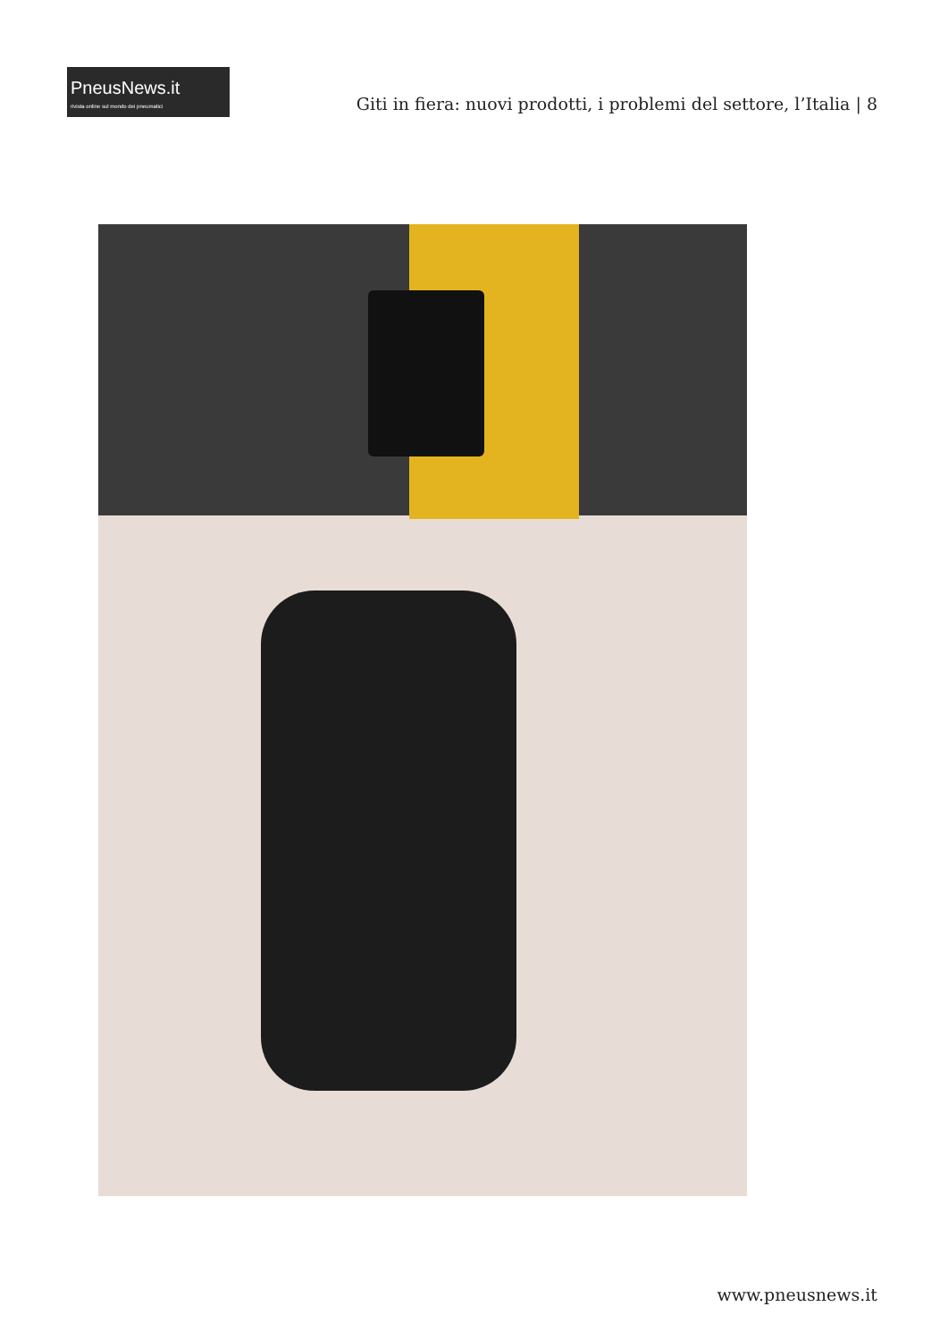PneusNews.it
rivista online sul mondo dei pneumatici
Giti in fiera: nuovi prodotti, i problemi del settore, l’Italia | 8
www.pneusnews.it